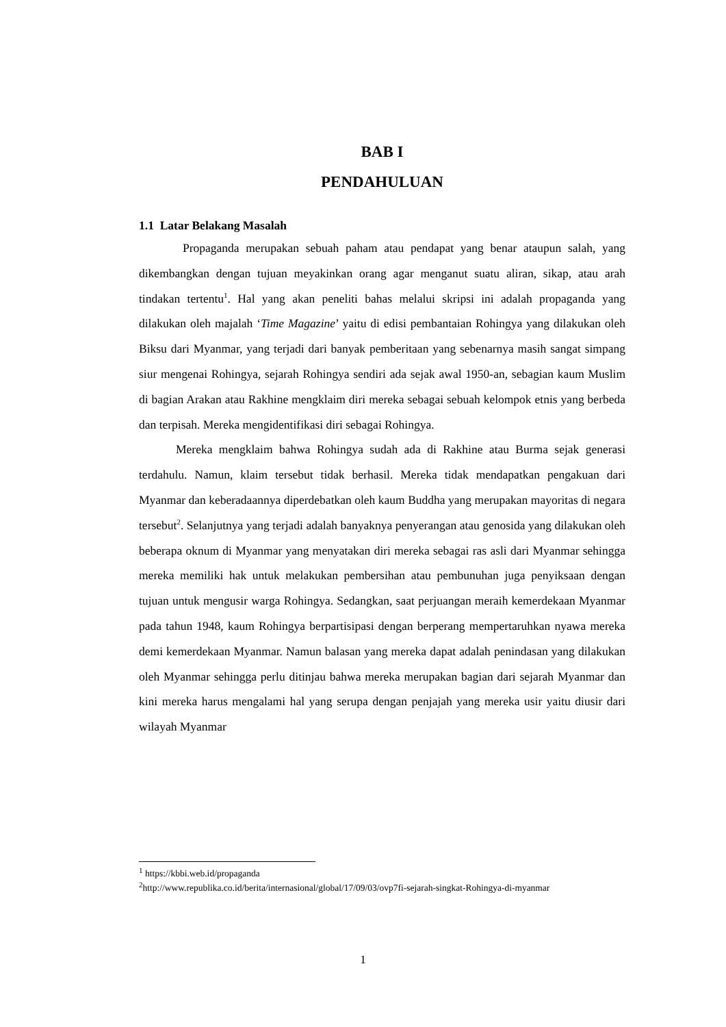BAB I
PENDAHULUAN
1.1 Latar Belakang Masalah
Propaganda merupakan sebuah paham atau pendapat yang benar ataupun salah, yang dikembangkan dengan tujuan meyakinkan orang agar menganut suatu aliran, sikap, atau arah tindakan tertentu<sup>1</sup>. Hal yang akan peneliti bahas melalui skripsi ini adalah propaganda yang dilakukan oleh majalah ‘Time Magazine’ yaitu di edisi pembantaian Rohingya yang dilakukan oleh Biksu dari Myanmar, yang terjadi dari banyak pemberitaan yang sebenarnya masih sangat simpang siur mengenai Rohingya, sejarah Rohingya sendiri ada sejak awal 1950-an, sebagian kaum Muslim di bagian Arakan atau Rakhine mengklaim diri mereka sebagai sebuah kelompok etnis yang berbeda dan terpisah. Mereka mengidentifikasi diri sebagai Rohingya.
Mereka mengklaim bahwa Rohingya sudah ada di Rakhine atau Burma sejak generasi terdahulu. Namun, klaim tersebut tidak berhasil. Mereka tidak mendapatkan pengakuan dari Myanmar dan keberadaannya diperdebatkan oleh kaum Buddha yang merupakan mayoritas di negara tersebut<sup>2</sup>. Selanjutnya yang terjadi adalah banyaknya penyerangan atau genosida yang dilakukan oleh beberapa oknum di Myanmar yang menyatakan diri mereka sebagai ras asli dari Myanmar sehingga mereka memiliki hak untuk melakukan pembersihan atau pembunuhan juga penyiksaan dengan tujuan untuk mengusir warga Rohingya. Sedangkan, saat perjuangan meraih kemerdekaan Myanmar pada tahun 1948, kaum Rohingya berpartisipasi dengan berperang mempertaruhkan nyawa mereka demi kemerdekaan Myanmar. Namun balasan yang mereka dapat adalah penindasan yang dilakukan oleh Myanmar sehingga perlu ditinjau bahwa mereka merupakan bagian dari sejarah Myanmar dan kini mereka harus mengalami hal yang serupa dengan penjajah yang mereka usir yaitu diusir dari wilayah Myanmar
<sup>1</sup> https://kbbi.web.id/propaganda
<sup>2</sup> http://www.republika.co.id/berita/internasional/global/17/09/03/ovp7fi-sejarah-singkat-Rohingya-di-myanmar
1